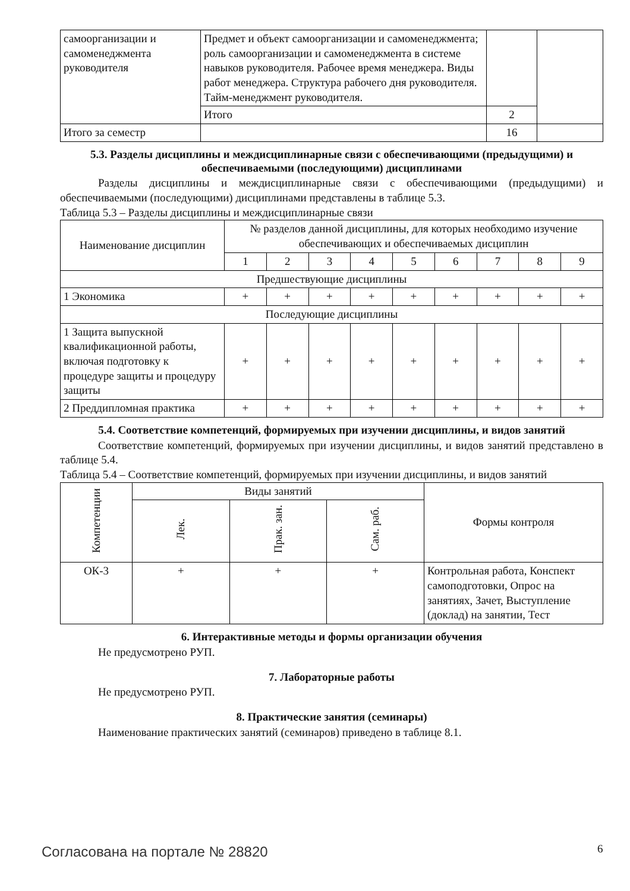| самоорганизации и самоменеджмента руководителя | Предмет и объект самоорганизации и самоменеджмента; роль самоорганизации и самоменеджмента в системе навыков руководителя. Рабочее время менеджера. Виды работ менеджера. Структура рабочего дня руководителя. Тайм-менеджмент руководителя. | | |
| | Итого | 2 | |
| Итого за семестр | | 16 | |
5.3. Разделы дисциплины и междисциплинарные связи с обеспечивающими (предыдущими) и обеспечиваемыми (последующими) дисциплинами
Разделы дисциплины и междисциплинарные связи с обеспечивающими (предыдущими) и обеспечиваемыми (последующими) дисциплинами представлены в таблице 5.3.
Таблица 5.3 – Разделы дисциплины и междисциплинарные связи
| Наименование дисциплин | № разделов данной дисциплины, для которых необходимо изучение обеспечивающих и обеспечиваемых дисциплин | | | | | | | | |
| --- | --- | --- | --- | --- | --- | --- | --- | --- | --- |
| | 1 | 2 | 3 | 4 | 5 | 6 | 7 | 8 | 9 |
| Предшествующие дисциплины | | | | | | | | | |
| 1 Экономика | + | + | + | + | + | + | + | + | + |
| Последующие дисциплины | | | | | | | | | |
| 1 Защита выпускной квалификационной работы, включая подготовку к процедуре защиты и процедуру защиты | + | + | + | + | + | + | + | + | + |
| 2 Преддипломная практика | + | + | + | + | + | + | + | + | + |
5.4. Соответствие компетенций, формируемых при изучении дисциплины, и видов занятий
Соответствие компетенций, формируемых при изучении дисциплины, и видов занятий представлено в таблице 5.4.
Таблица 5.4 – Соответствие компетенций, формируемых при изучении дисциплины, и видов занятий
| Компетенции | Виды занятий | | | Формы контроля |
| --- | --- | --- | --- | --- |
| | Лек. | Прак. зан. | Сам. раб. | |
| ОК-3 | + | + | + | Контрольная работа, Конспект самоподготовки, Опрос на занятиях, Зачет, Выступление (доклад) на занятии, Тест |
6. Интерактивные методы и формы организации обучения
Не предусмотрено РУП.
7. Лабораторные работы
Не предусмотрено РУП.
8. Практические занятия (семинары)
Наименование практических занятий (семинаров) приведено в таблице 8.1.
Согласована на портале № 28820 6